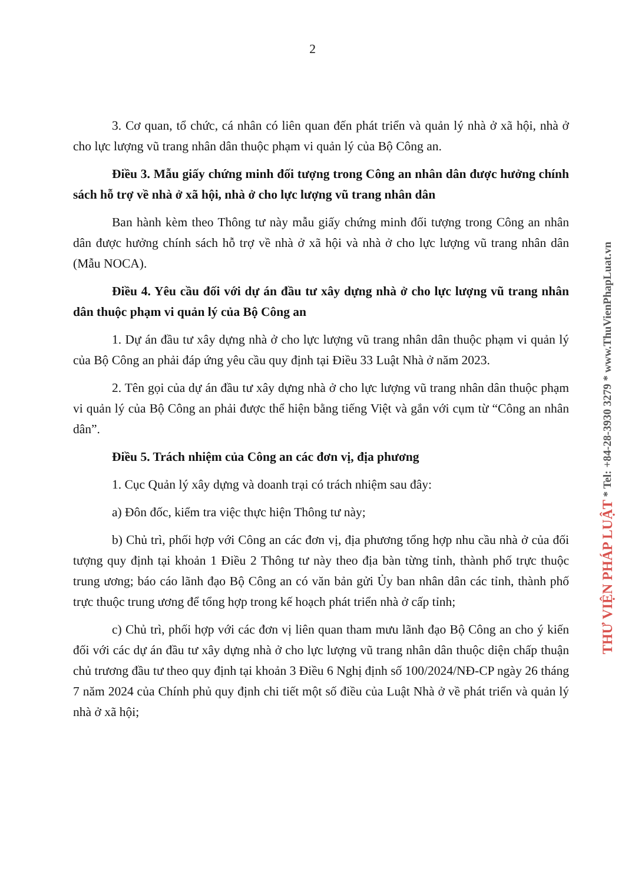2
3. Cơ quan, tổ chức, cá nhân có liên quan đến phát triển và quản lý nhà ở xã hội, nhà ở cho lực lượng vũ trang nhân dân thuộc phạm vi quản lý của Bộ Công an.
Điều 3. Mẫu giấy chứng minh đối tượng trong Công an nhân dân được hưởng chính sách hỗ trợ về nhà ở xã hội, nhà ở cho lực lượng vũ trang nhân dân
Ban hành kèm theo Thông tư này mẫu giấy chứng minh đối tượng trong Công an nhân dân được hưởng chính sách hỗ trợ về nhà ở xã hội và nhà ở cho lực lượng vũ trang nhân dân (Mẫu NOCA).
Điều 4. Yêu cầu đối với dự án đầu tư xây dựng nhà ở cho lực lượng vũ trang nhân dân thuộc phạm vi quản lý của Bộ Công an
1. Dự án đầu tư xây dựng nhà ở cho lực lượng vũ trang nhân dân thuộc phạm vi quản lý của Bộ Công an phải đáp ứng yêu cầu quy định tại Điều 33 Luật Nhà ở năm 2023.
2. Tên gọi của dự án đầu tư xây dựng nhà ở cho lực lượng vũ trang nhân dân thuộc phạm vi quản lý của Bộ Công an phải được thể hiện bằng tiếng Việt và gắn với cụm từ “Công an nhân dân”.
Điều 5. Trách nhiệm của Công an các đơn vị, địa phương
1. Cục Quản lý xây dựng và doanh trại có trách nhiệm sau đây:
a) Đôn đốc, kiểm tra việc thực hiện Thông tư này;
b) Chủ trì, phối hợp với Công an các đơn vị, địa phương tổng hợp nhu cầu nhà ở của đối tượng quy định tại khoản 1 Điều 2 Thông tư này theo địa bàn từng tỉnh, thành phố trực thuộc trung ương; báo cáo lãnh đạo Bộ Công an có văn bản gửi Ủy ban nhân dân các tỉnh, thành phố trực thuộc trung ương để tổng hợp trong kế hoạch phát triển nhà ở cấp tỉnh;
c) Chủ trì, phối hợp với các đơn vị liên quan tham mưu lãnh đạo Bộ Công an cho ý kiến đối với các dự án đầu tư xây dựng nhà ở cho lực lượng vũ trang nhân dân thuộc diện chấp thuận chủ trương đầu tư theo quy định tại khoản 3 Điều 6 Nghị định số 100/2024/NĐ-CP ngày 26 tháng 7 năm 2024 của Chính phủ quy định chi tiết một số điều của Luật Nhà ở về phát triển và quản lý nhà ở xã hội;
THƯ VIỆN PHÁP LUẬT * Tel: +84-28-3930 3279 * www.ThuVienPhapLuat.vn